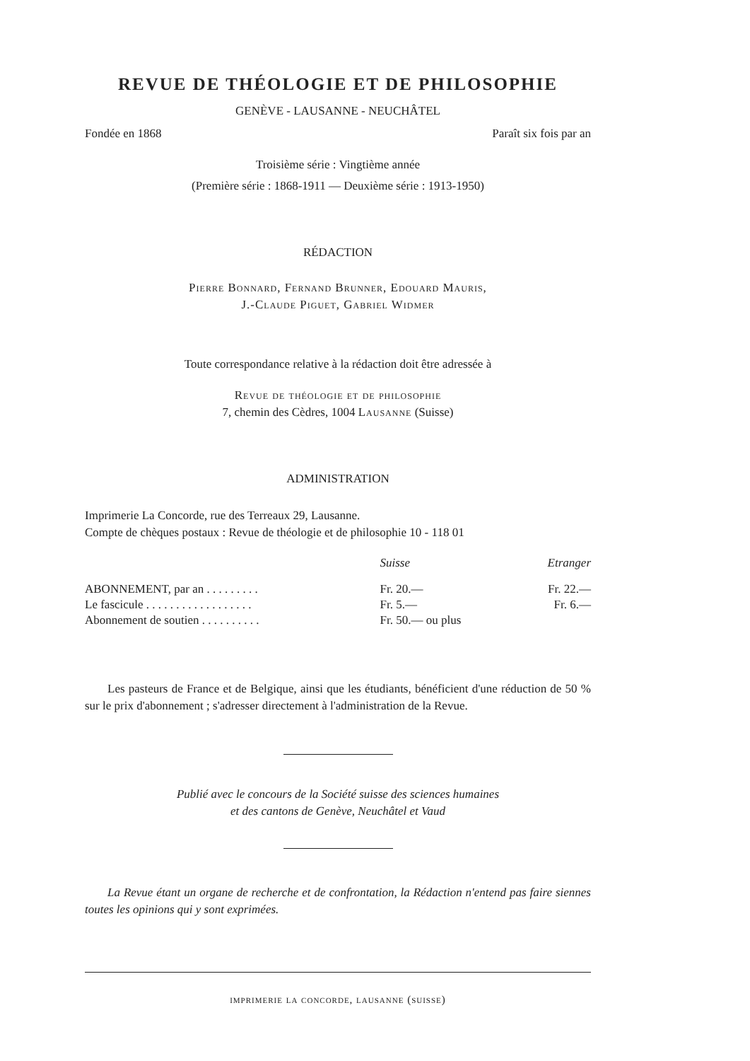REVUE DE THÉOLOGIE ET DE PHILOSOPHIE
GENÈVE - LAUSANNE - NEUCHÂTEL
Fondée en 1868 Paraît six fois par an
Troisième série : Vingtième année
(Première série : 1868-1911 — Deuxième série : 1913-1950)
RÉDACTION
Pierre Bonnard, Fernand Brunner, Edouard Mauris,
J.-Claude Piguet, Gabriel Widmer
Toute correspondance relative à la rédaction doit être adressée à
Revue de théologie et de philosophie
7, chemin des Cèdres, 1004 Lausanne (Suisse)
ADMINISTRATION
Imprimerie La Concorde, rue des Terreaux 29, Lausanne.
Compte de chèques postaux : Revue de théologie et de philosophie 10 - 118 01
| | Suisse | Etranger |
| --- | --- | --- |
| ABONNEMENT, par an . . . . . . . . . | Fr. 20.— | Fr. 22.— |
| Le fascicule . . . . . . . . . . . . . . . . . . | Fr. 5.— | Fr. 6.— |
| Abonnement de soutien . . . . . . . . . . | Fr. 50.— ou plus | |
Les pasteurs de France et de Belgique, ainsi que les étudiants, bénéficient d'une réduction de 50 % sur le prix d'abonnement ; s'adresser directement à l'administration de la Revue.
Publié avec le concours de la Société suisse des sciences humaines
et des cantons de Genève, Neuchâtel et Vaud
La Revue étant un organe de recherche et de confrontation, la Rédaction n'entend pas faire siennes toutes les opinions qui y sont exprimées.
imprimerie la concorde, lausanne (suisse)